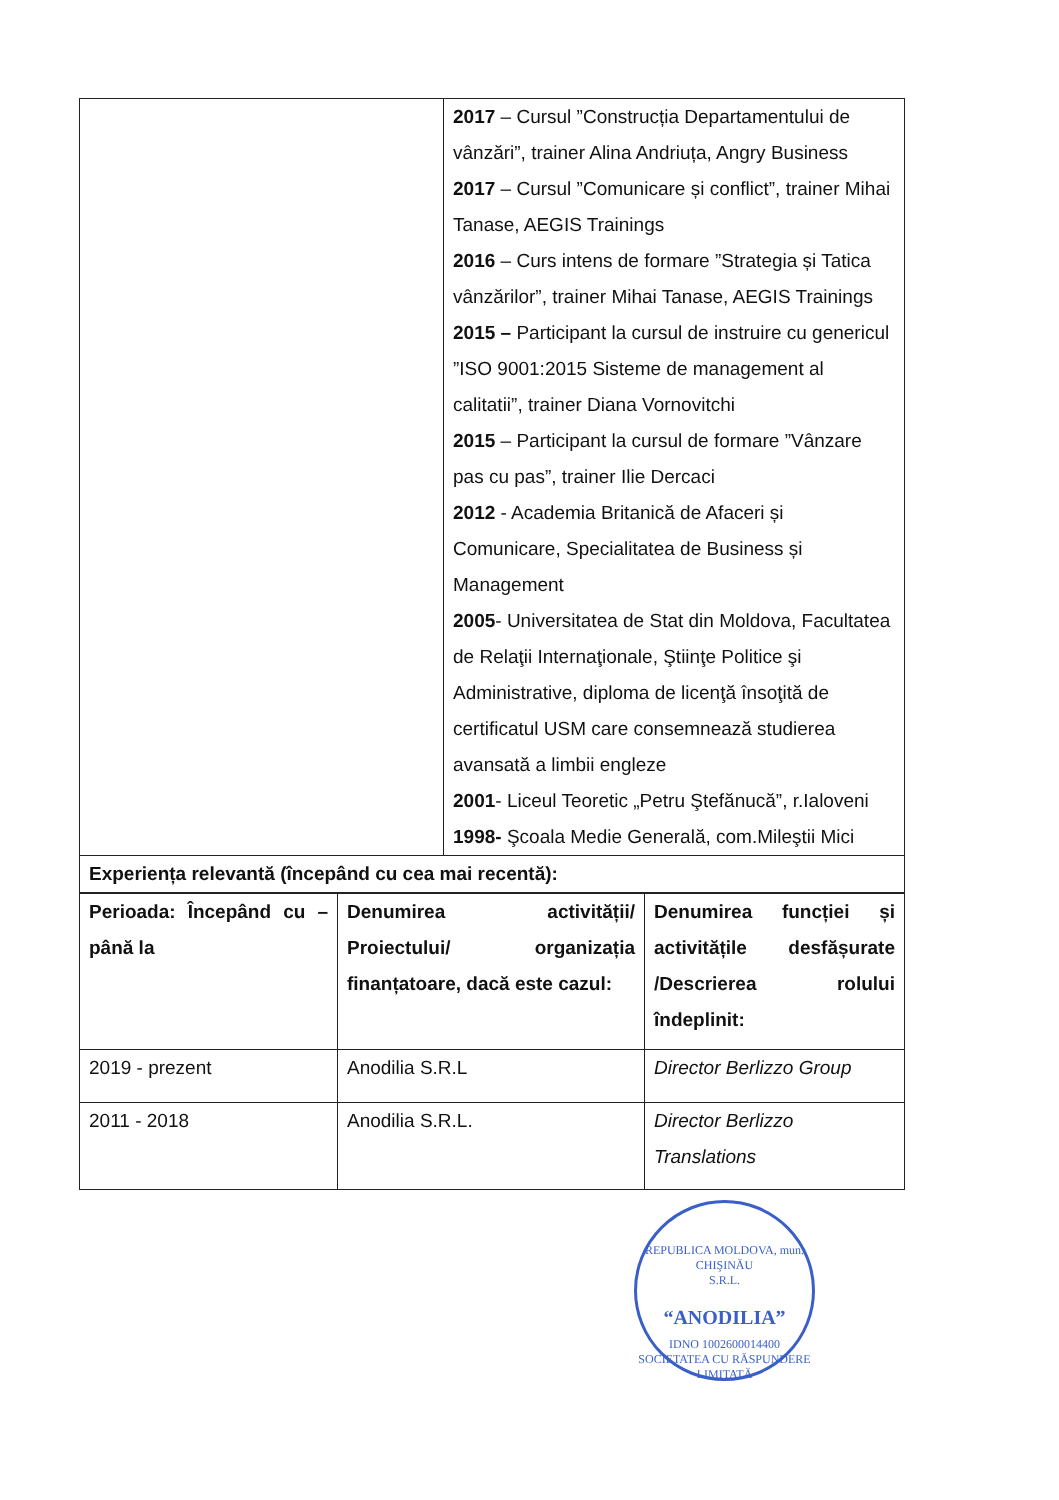| | 2017 – Cursul ”Construcția Departamentului de vânzări”, trainer Alina Andriuța, Angry Business 2017 – Cursul ”Comunicare și conflict”, trainer Mihai Tanase, AEGIS Trainings 2016 – Curs intens de formare ”Strategia și Tatica vânzărilor”, trainer Mihai Tanase, AEGIS Trainings 2015 – Participant la cursul de instruire cu genericul ”ISO 9001:2015 Sisteme de management al calitatii”, trainer Diana Vornovitchi 2015 – Participant la cursul de formare ”Vânzare pas cu pas”, trainer Ilie Dercaci 2012 - Academia Britanică de Afaceri și Comunicare, Specialitatea de Business și Management 2005 - Universitatea de Stat din Moldova, Facultatea de Relaţii Internaţionale, Ştiinţe Politice şi Administrative, diploma de licenţă însoţită de certificatul USM care consemnează studierea avansată a limbii engleze 2001 - Liceul Teoretic „Petru Ştefănucă”, r.Ialoveni 1998- Şcoala Medie Generală, com.Mileştii Mici |
| Experiența relevantă (începând cu cea mai recentă): | |
| Perioada: Începând cu – până la | Denumirea activității/ Proiectului/ organizația finanțatoare, dacă este cazul: | Denumirea funcției și activitățile desfășurate /Descrierea rolului îndeplinit: |
| 2019 - prezent | Anodilia S.R.L | Director Berlizzo Group |
| 2011 - 2018 | Anodilia S.R.L. | Director Berlizzo Translations |
REPUBLICA MOLDOVA, mun. CHIŞINĂU
S.R.L.
“ANODILIA”
IDNO 1002600014400
SOCIETATEA CU RĂSPUNDERE LIMITATĂ